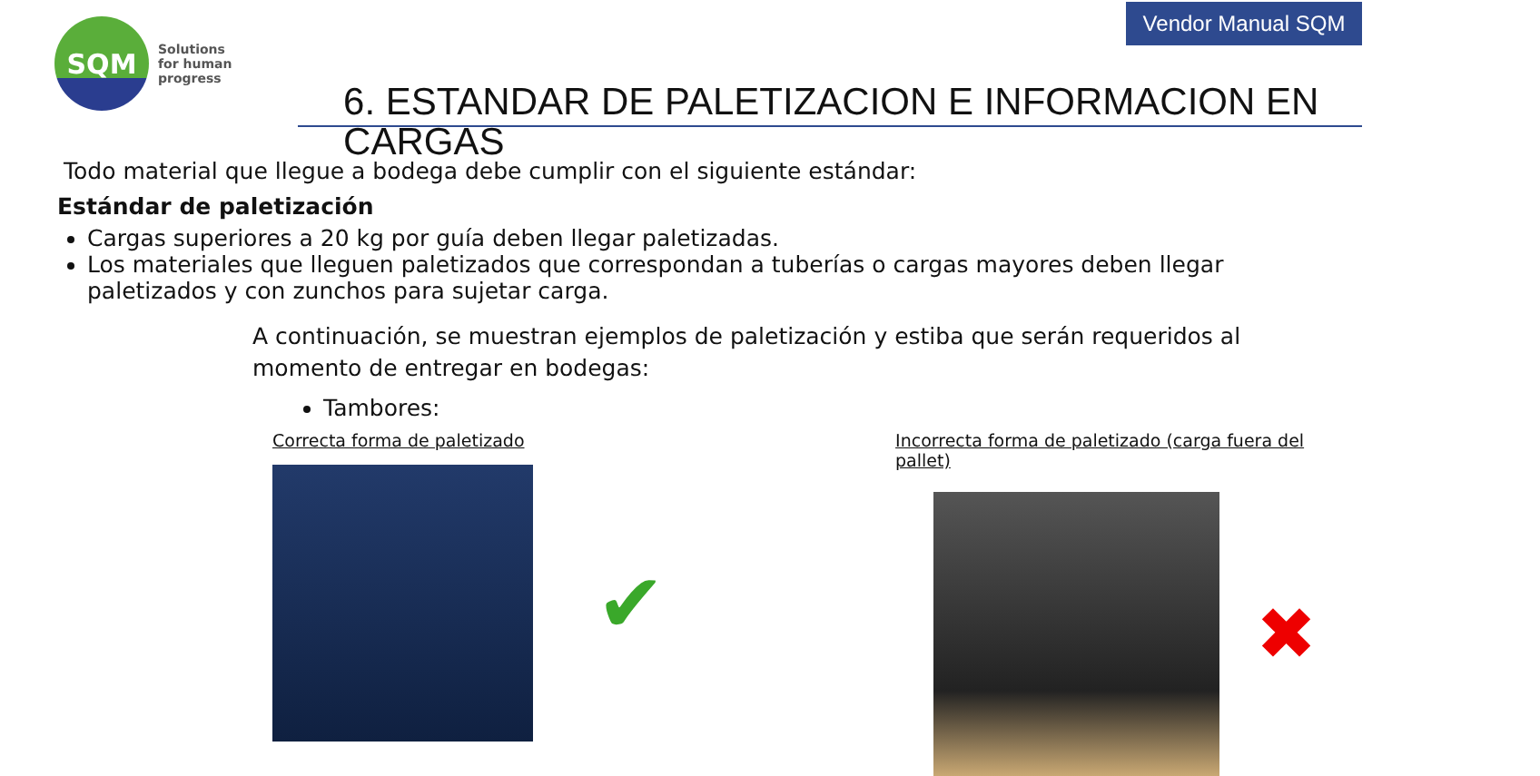Vendor Manual SQM
SQM
Solutions
for human
progress
6. ESTANDAR DE PALETIZACION E INFORMACION EN CARGAS
Todo material que llegue a bodega debe cumplir con el siguiente estándar:
Estándar de paletización
Cargas superiores a 20 kg por guía deben llegar paletizadas.
Los materiales que lleguen paletizados que correspondan a tuberías o cargas mayores deben llegar paletizados y con zunchos para sujetar carga.
A continuación, se muestran ejemplos de paletización y estiba que serán requeridos al momento de entregar en bodegas:
Tambores:
Correcta forma de paletizado
✔
Incorrecta forma de paletizado (carga fuera del pallet)
✖